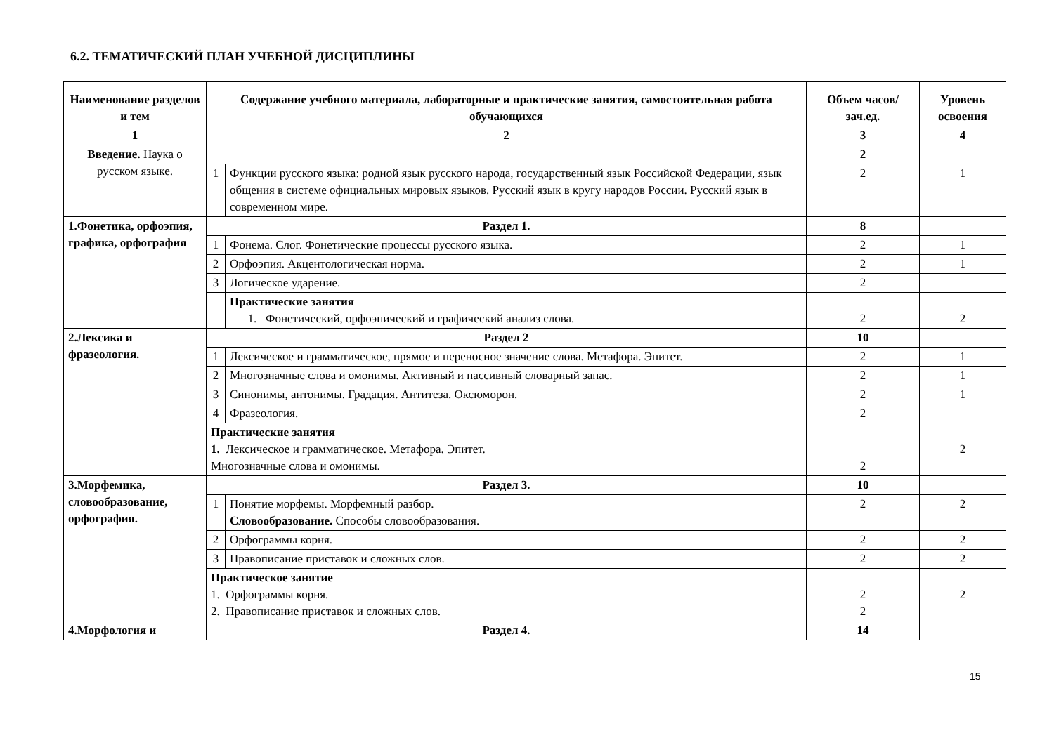6.2. ТЕМАТИЧЕСКИЙ ПЛАН УЧЕБНОЙ ДИСЦИПЛИНЫ
| Наименование разделов и тем | Содержание учебного материала, лабораторные и практические занятия, самостоятельная работа обучающихся | | Объем часов/зач.ед. | Уровень освоения |
| --- | --- | --- | --- | --- |
| 1 | 2 | | 3 | 4 |
| Введение. Наука о русском языке. | | | 2 | |
| | 1 | Функции русского языка: родной язык русского народа, государственный язык Российской Федерации, язык общения в системе официальных мировых языков. Русский язык в кругу народов России. Русский язык в современном мире. | 2 | 1 |
| 1.Фонетика, орфоэпия, графика, орфография | Раздел 1. | | 8 | |
| | 1 | Фонема. Слог. Фонетические процессы русского языка. | 2 | 1 |
| | 2 | Орфоэпия. Акцентологическая норма. | 2 | 1 |
| | 3 | Логическое ударение. | 2 | |
| | | Практические занятия 1. Фонетический, орфоэпический и графический анализ слова. | 2 | 2 |
| 2.Лексика и фразеология. | Раздел 2 | | 10 | |
| | 1 | Лексическое и грамматическое, прямое и переносное значение слова. Метафора. Эпитет. | 2 | 1 |
| | 2 | Многозначные слова и омонимы. Активный и пассивный словарный запас. | 2 | 1 |
| | 3 | Синонимы, антонимы. Градация. Антитеза. Оксюморон. | 2 | 1 |
| | 4 | Фразеология. | 2 | |
| | Практические занятия 1. Лексическое и грамматическое. Метафора. Эпитет. Многозначные слова и омонимы. | | 2 | 2 |
| 3.Морфемика, словообразование, орфография. | Раздел 3. | | 10 | |
| | 1 | Понятие морфемы. Морфемный разбор. Словообразование. Способы словообразования. | 2 | 2 |
| | 2 | Орфограммы корня. | 2 | 2 |
| | 3 | Правописание приставок и сложных слов. | 2 | 2 |
| | Практическое занятие 1. Орфограммы корня. 2. Правописание приставок и сложных слов. | | 2 2 | 2 |
| 4.Морфология и | Раздел 4. | | 14 | |
15